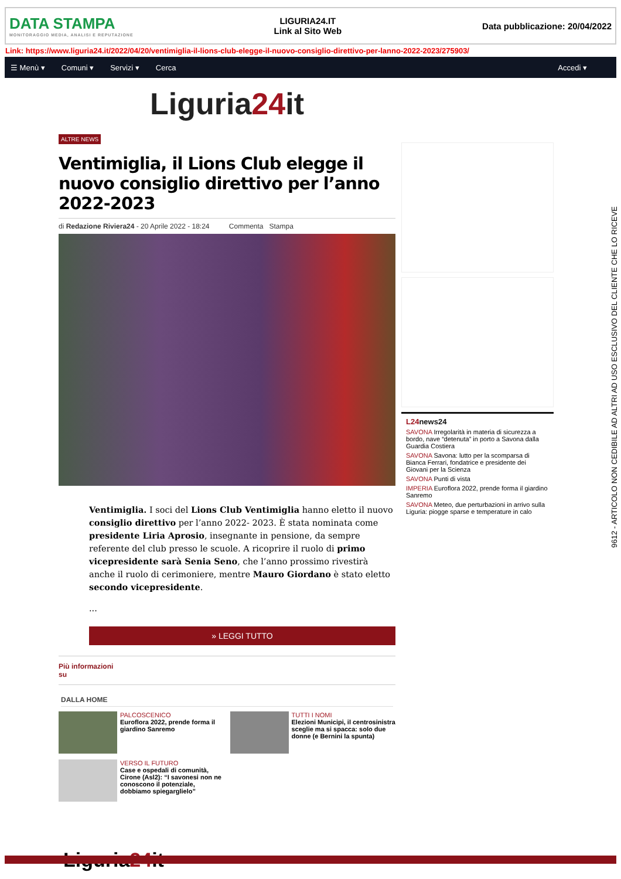DATA STAMPA
MONITORAGGIO MEDIA, ANALISI E REPUTAZIONE
LIGURIA24.IT
Link al Sito Web
Data pubblicazione: 20/04/2022
Link: https://www.liguria24.it/2022/04/20/ventimiglia-il-lions-club-elegge-il-nuovo-consiglio-direttivo-per-lanno-2022-2023/275903/
☰ Menù ▾ Comuni ▾ Servizi ▾ Cerca Accedi ▾
Liguria24it
ALTRE NEWS
Ventimiglia, il Lions Club elegge il nuovo consiglio direttivo per l’anno 2022-2023
di Redazione Riviera24 - 20 Aprile 2022 - 18:24 Commenta Stampa
Ventimiglia. I soci del Lions Club Ventimiglia hanno eletto il nuovo consiglio direttivo per l’anno 2022- 2023. È stata nominata come presidente Liria Aprosio, insegnante in pensione, da sempre referente del club presso le scuole. A ricoprire il ruolo di primo vicepresidente sarà Senia Seno, che l’anno prossimo rivestirà anche il ruolo di cerimoniere, mentre Mauro Giordano è stato eletto secondo vicepresidente.
...
» LEGGI TUTTO
Più informazioni
su
DALLA HOME
PALCOSCENICO
Euroflora 2022, prende forma il giardino Sanremo
TUTTI I NOMI
Elezioni Municipi, il centrosinistra sceglie ma si spacca: solo due donne (e Bernini la spunta)
VERSO IL FUTURO
Case e ospedali di comunità, Cirone (Asl2): “I savonesi non ne conoscono il potenziale, dobbiamo spiegarglielo”
Liguria24it
L24 news24
SAVONA Irregolarità in materia di sicurezza a bordo, nave “detenuta” in porto a Savona dalla Guardia Costiera
SAVONA Savona: lutto per la scomparsa di Bianca Ferrari, fondatrice e presidente dei Giovani per la Scienza
SAVONA Punti di vista
IMPERIA Euroflora 2022, prende forma il giardino Sanremo
SAVONA Meteo, due perturbazioni in arrivo sulla Liguria: piogge sparse e temperature in calo
9612 - ARTICOLO NON CEDIBILE AD ALTRI AD USO ESCLUSIVO DEL CLIENTE CHE LO RICEVE